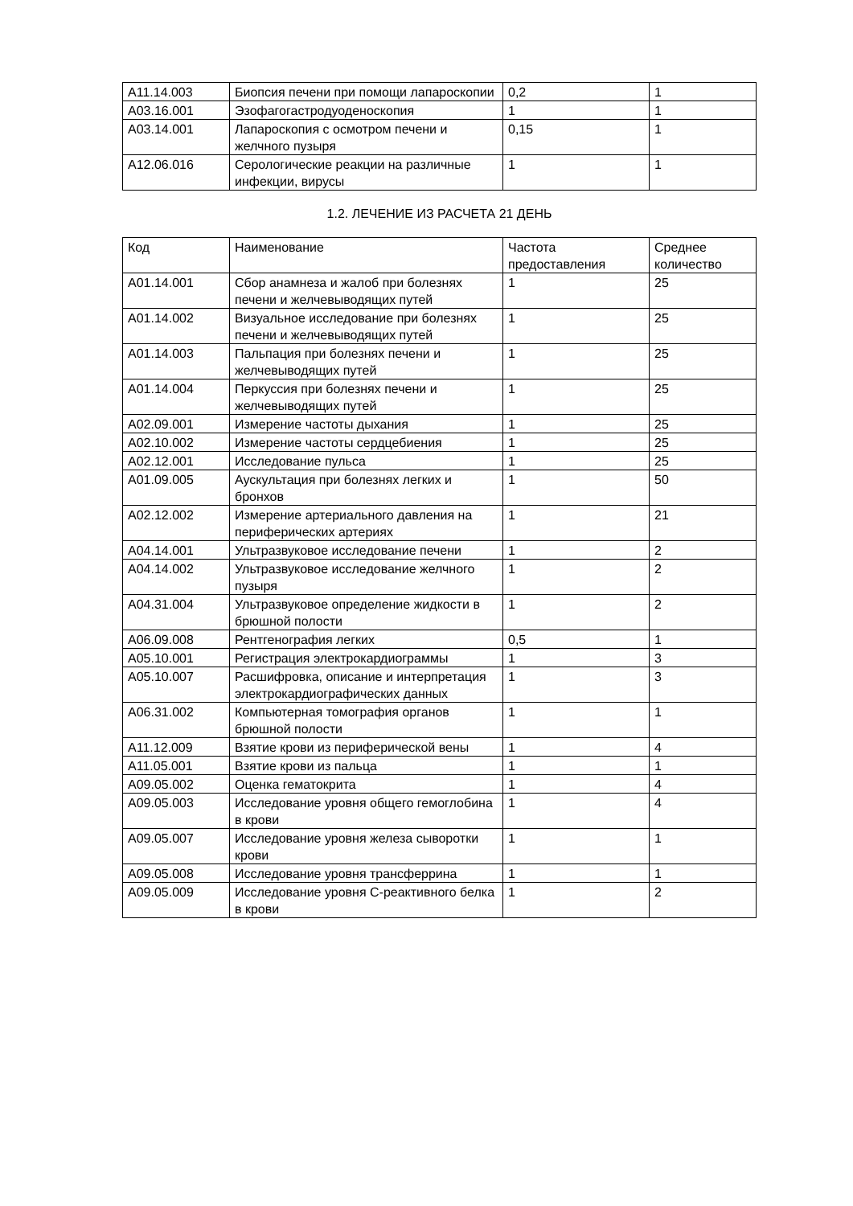| A11.14.003 | Биопсия печени при помощи лапароскопии | 0,2 | 1 |
| A03.16.001 | Эзофагогастродуоденоскопия | 1 | 1 |
| A03.14.001 | Лапароскопия с осмотром печени и желчного пузыря | 0,15 | 1 |
| A12.06.016 | Серологические реакции на различные инфекции, вирусы | 1 | 1 |
1.2. ЛЕЧЕНИЕ ИЗ РАСЧЕТА 21 ДЕНЬ
| Код | Наименование | Частота предоставления | Среднее количество |
| --- | --- | --- | --- |
| A01.14.001 | Сбор анамнеза и жалоб при болезнях печени и желчевыводящих путей | 1 | 25 |
| A01.14.002 | Визуальное исследование при болезнях печени и желчевыводящих путей | 1 | 25 |
| A01.14.003 | Пальпация при болезнях печени и желчевыводящих путей | 1 | 25 |
| A01.14.004 | Перкуссия при болезнях печени и желчевыводящих путей | 1 | 25 |
| A02.09.001 | Измерение частоты дыхания | 1 | 25 |
| A02.10.002 | Измерение частоты сердцебиения | 1 | 25 |
| A02.12.001 | Исследование пульса | 1 | 25 |
| A01.09.005 | Аускультация при болезнях легких и бронхов | 1 | 50 |
| A02.12.002 | Измерение артериального давления на периферических артериях | 1 | 21 |
| A04.14.001 | Ультразвуковое исследование печени | 1 | 2 |
| A04.14.002 | Ультразвуковое исследование желчного пузыря | 1 | 2 |
| A04.31.004 | Ультразвуковое определение жидкости в брюшной полости | 1 | 2 |
| A06.09.008 | Рентгенография легких | 0,5 | 1 |
| A05.10.001 | Регистрация электрокардиограммы | 1 | 3 |
| A05.10.007 | Расшифровка, описание и интерпретация электрокардиографических данных | 1 | 3 |
| A06.31.002 | Компьютерная томография органов брюшной полости | 1 | 1 |
| A11.12.009 | Взятие крови из периферической вены | 1 | 4 |
| A11.05.001 | Взятие крови из пальца | 1 | 1 |
| A09.05.002 | Оценка гематокрита | 1 | 4 |
| A09.05.003 | Исследование уровня общего гемоглобина в крови | 1 | 4 |
| A09.05.007 | Исследование уровня железа сыворотки крови | 1 | 1 |
| A09.05.008 | Исследование уровня трансферрина | 1 | 1 |
| A09.05.009 | Исследование уровня С-реактивного белка в крови | 1 | 2 |